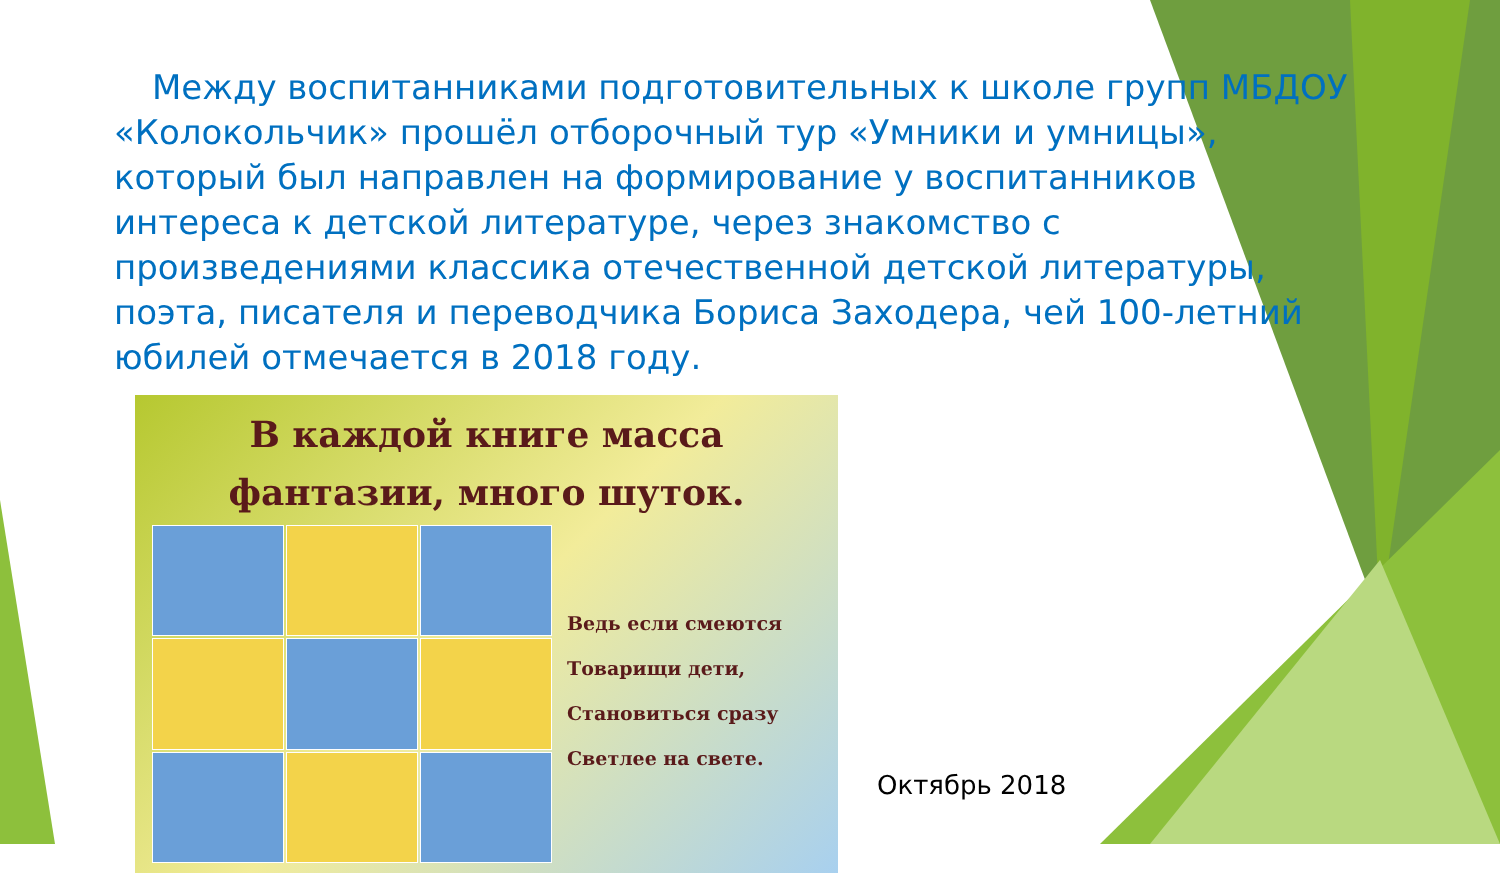Между воспитанниками подготовительных к школе групп МБДОУ «Колокольчик» прошёл отборочный тур «Умники и умницы», который был направлен на формирование у воспитанников интереса к детской литературе, через знакомство с произведениями классика отечественной детской литературы, поэта, писателя и переводчика Бориса Заходера, чей 100-летний юбилей отмечается в 2018 году.
В каждой книге масса
фантазии, много шуток.
Ведь если смеются
Товарищи дети,
Становиться сразу
Светлее на свете.
Октябрь 2018